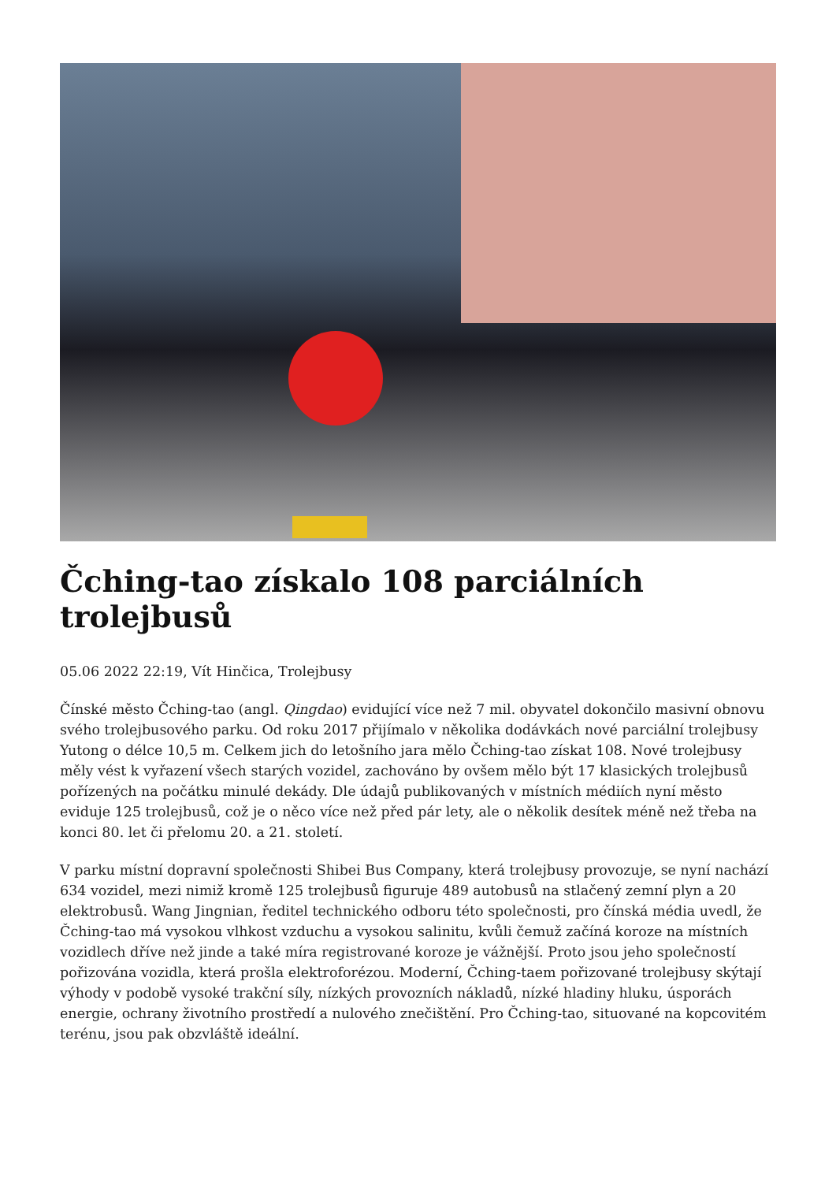Čching-tao získalo 108 parciálních trolejbusů
05.06 2022 22:19, Vít Hinčica, Trolejbusy
Čínské město Čching-tao (angl. Qingdao) evidující více než 7 mil. obyvatel dokončilo masivní obnovu svého trolejbusového parku. Od roku 2017 přijímalo v několika dodávkách nové parciální trolejbusy Yutong o délce 10,5 m. Celkem jich do letošního jara mělo Čching-tao získat 108. Nové trolejbusy měly vést k vyřazení všech starých vozidel, zachováno by ovšem mělo být 17 klasických trolejbusů pořízených na počátku minulé dekády. Dle údajů publikovaných v místních médiích nyní město eviduje 125 trolejbusů, což je o něco více než před pár lety, ale o několik desítek méně než třeba na konci 80. let či přelomu 20. a 21. století.
V parku místní dopravní společnosti Shibei Bus Company, která trolejbusy provozuje, se nyní nachází 634 vozidel, mezi nimiž kromě 125 trolejbusů figuruje 489 autobusů na stlačený zemní plyn a 20 elektrobusů. Wang Jingnian, ředitel technického odboru této společnosti, pro čínská média uvedl, že Čching-tao má vysokou vlhkost vzduchu a vysokou salinitu, kvůli čemuž začíná koroze na místních vozidlech dříve než jinde a také míra registrované koroze je vážnější. Proto jsou jeho společností pořizována vozidla, která prošla elektroforézou. Moderní, Čching-taem pořizované trolejbusy skýtají výhody v podobě vysoké trakční síly, nízkých provozních nákladů, nízké hladiny hluku, úsporách energie, ochrany životního prostředí a nulového znečištění. Pro Čching-tao, situované na kopcovitém terénu, jsou pak obzvláště ideální.